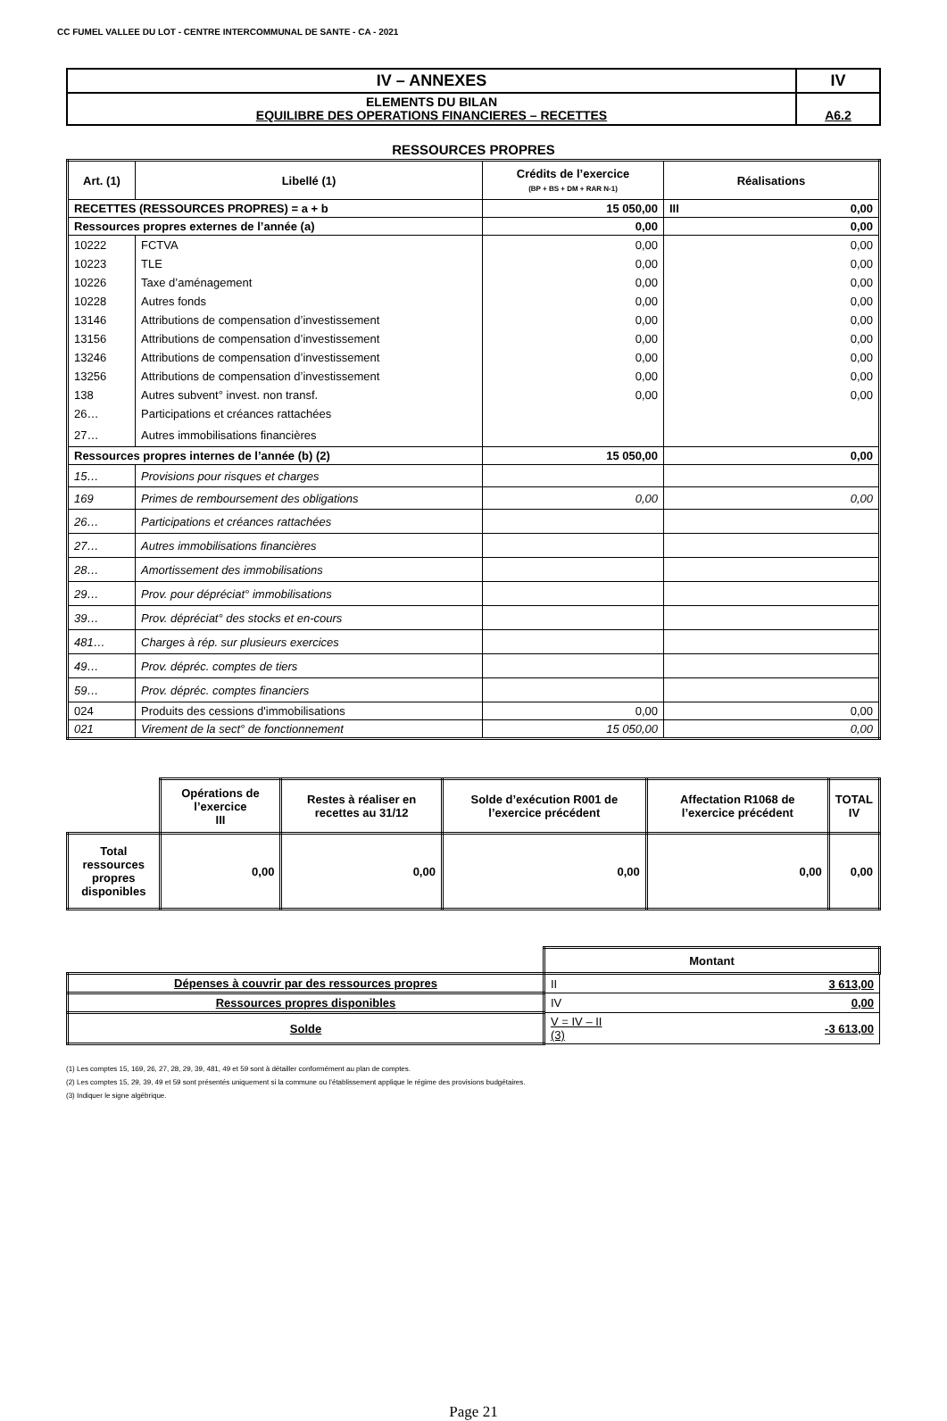CC FUMEL VALLEE DU LOT - CENTRE INTERCOMMUNAL DE SANTE - CA - 2021
| IV – ANNEXES | IV |
| ELEMENTS DU BILAN EQUILIBRE DES OPERATIONS FINANCIERES – RECETTES | A6.2 |
RESSOURCES PROPRES
| Art. (1) | Libellé (1) | Crédits de l’exercice (BP + BS + DM + RAR N-1) | Réalisations |
| RECETTES (RESSOURCES PROPRES) = a + b | | 15 050,00 | III 0,00 |
| Ressources propres externes de l’année (a) | | 0,00 | 0,00 |
| 10222 | FCTVA | 0,00 | 0,00 |
| 10223 | TLE | 0,00 | 0,00 |
| 10226 | Taxe d’aménagement | 0,00 | 0,00 |
| 10228 | Autres fonds | 0,00 | 0,00 |
| 13146 | Attributions de compensation d’investissement | 0,00 | 0,00 |
| 13156 | Attributions de compensation d’investissement | 0,00 | 0,00 |
| 13246 | Attributions de compensation d’investissement | 0,00 | 0,00 |
| 13256 | Attributions de compensation d’investissement | 0,00 | 0,00 |
| 138 | Autres subvent° invest. non transf. | 0,00 | 0,00 |
| 26… | Participations et créances rattachées | | |
| 27… | Autres immobilisations financières | | |
| Ressources propres internes de l’année (b) (2) | | 15 050,00 | 0,00 |
| 15… | Provisions pour risques et charges | | |
| 169 | Primes de remboursement des obligations | 0,00 | 0,00 |
| 26… | Participations et créances rattachées | | |
| 27… | Autres immobilisations financières | | |
| 28… | Amortissement des immobilisations | | |
| 29… | Prov. pour dépréciat° immobilisations | | |
| 39… | Prov. dépréciat° des stocks et en-cours | | |
| 481… | Charges à rép. sur plusieurs exercices | | |
| 49… | Prov. dépréc. comptes de tiers | | |
| 59… | Prov. dépréc. comptes financiers | | |
| 024 | Produits des cessions d'immobilisations | 0,00 | 0,00 |
| 021 | Virement de la sect° de fonctionnement | 15 050,00 | 0,00 |
| | Opérations de l’exercice III | Restes à réaliser en recettes au 31/12 | Solde d’exécution R001 de l’exercice précédent | Affectation R1068 de l’exercice précédent | TOTAL IV |
| Total ressources propres disponibles | 0,00 | 0,00 | 0,00 | 0,00 | 0,00 |
| | Montant | |
| Dépenses à couvrir par des ressources propres | II | 3 613,00 |
| Ressources propres disponibles | IV | 0,00 |
| Solde | V = IV – II (3) | -3 613,00 |
(1) Les comptes 15, 169, 26, 27, 28, 29, 39, 481, 49 et 59 sont à détailler conformément au plan de comptes.
(2) Les comptes 15, 29, 39, 49 et 59 sont présentés uniquement si la commune ou l’établissement applique le régime des provisions budgétaires.
(3) Indiquer le signe algébrique.
Page 21